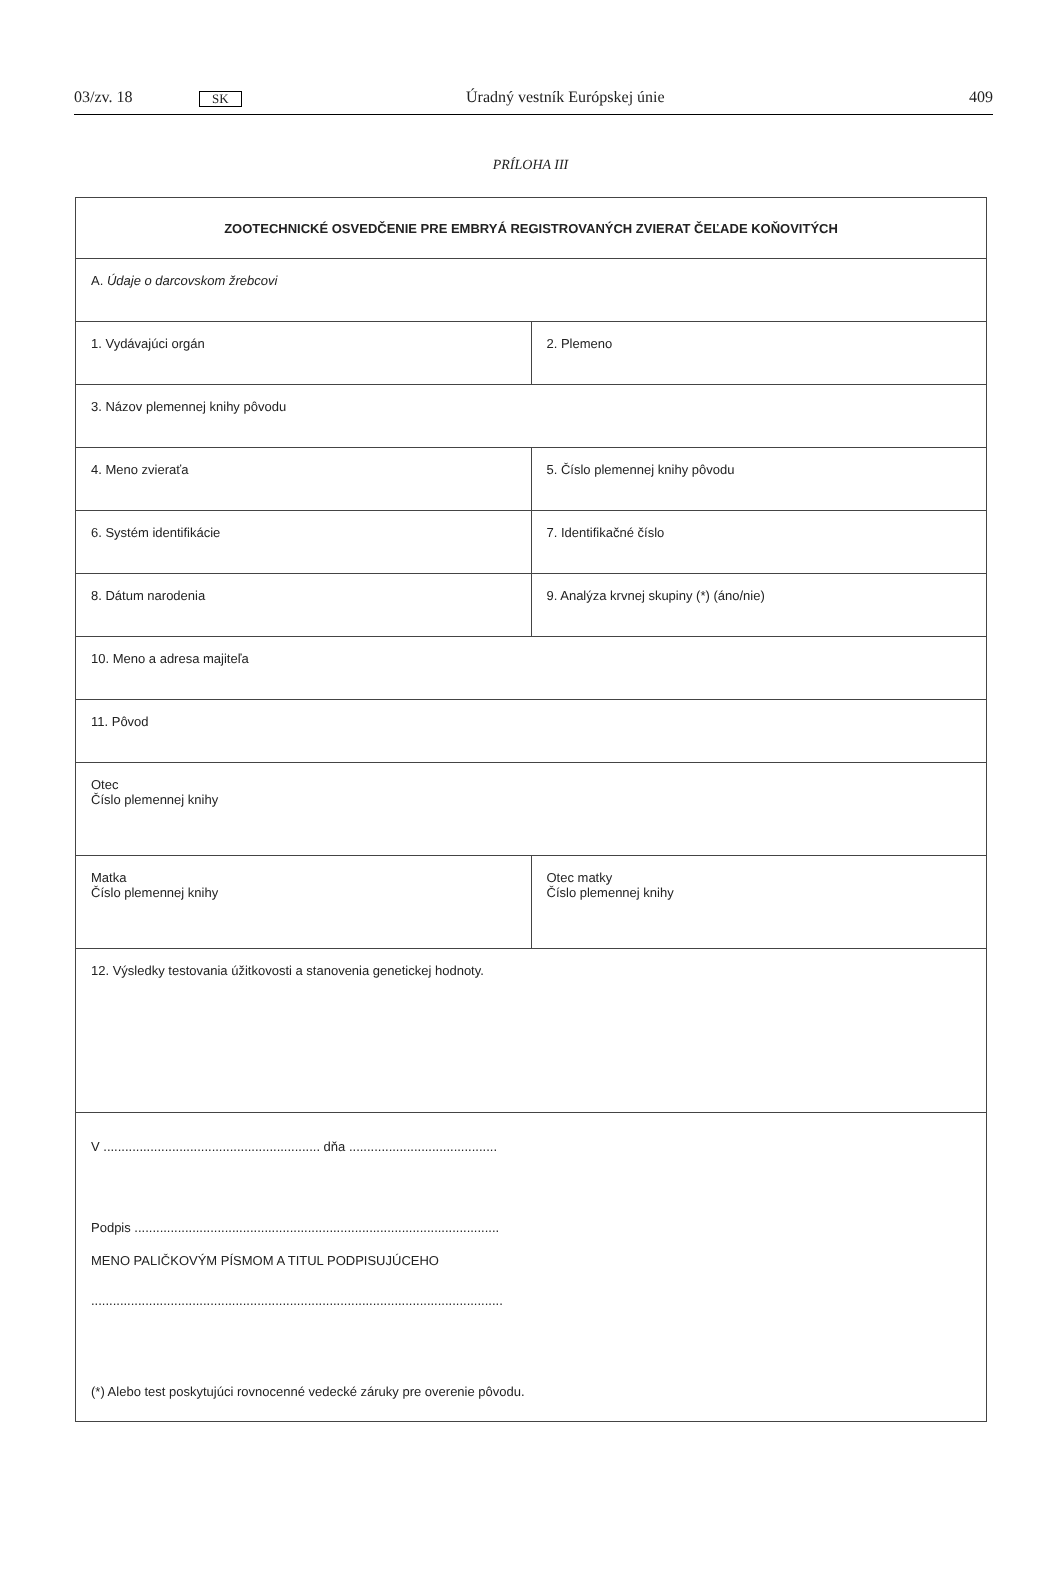03/zv. 18 SK Úradný vestník Európskej únie 409
PRÍLOHA III
| ZOOTECHNICKÉ OSVEDČENIE PRE EMBRYÁ REGISTROVANÝCH ZVIERAT ČEĽADE KOŇOVITÝCH | |
| A. Údaje o darcovskom žrebcovi | |
| 1. Vydávajúci orgán | 2. Plemeno |
| 3. Názov plemennej knihy pôvodu | |
| 4. Meno zvieraťa | 5. Číslo plemennej knihy pôvodu |
| 6. Systém identifikácie | 7. Identifikačné číslo |
| 8. Dátum narodenia | 9. Analýza krvnej skupiny (*) (áno/nie) |
| 10. Meno a adresa majiteľa | |
| 11. Pôvod | |
| Otec Číslo plemennej knihy | |
| Matka Číslo plemennej knihy | Otec matky Číslo plemennej knihy |
| 12. Výsledky testovania úžitkovosti a stanovenia genetickej hodnoty. | |
| V ............................................................ dňa ......................................... Podpis ..................................................................................................... MENO PALIČKOVÝM PÍSMOM A TITUL PODPISUJÚCEHO .................................................................................................................. (*) Alebo test poskytujúci rovnocenné vedecké záruky pre overenie pôvodu. | |